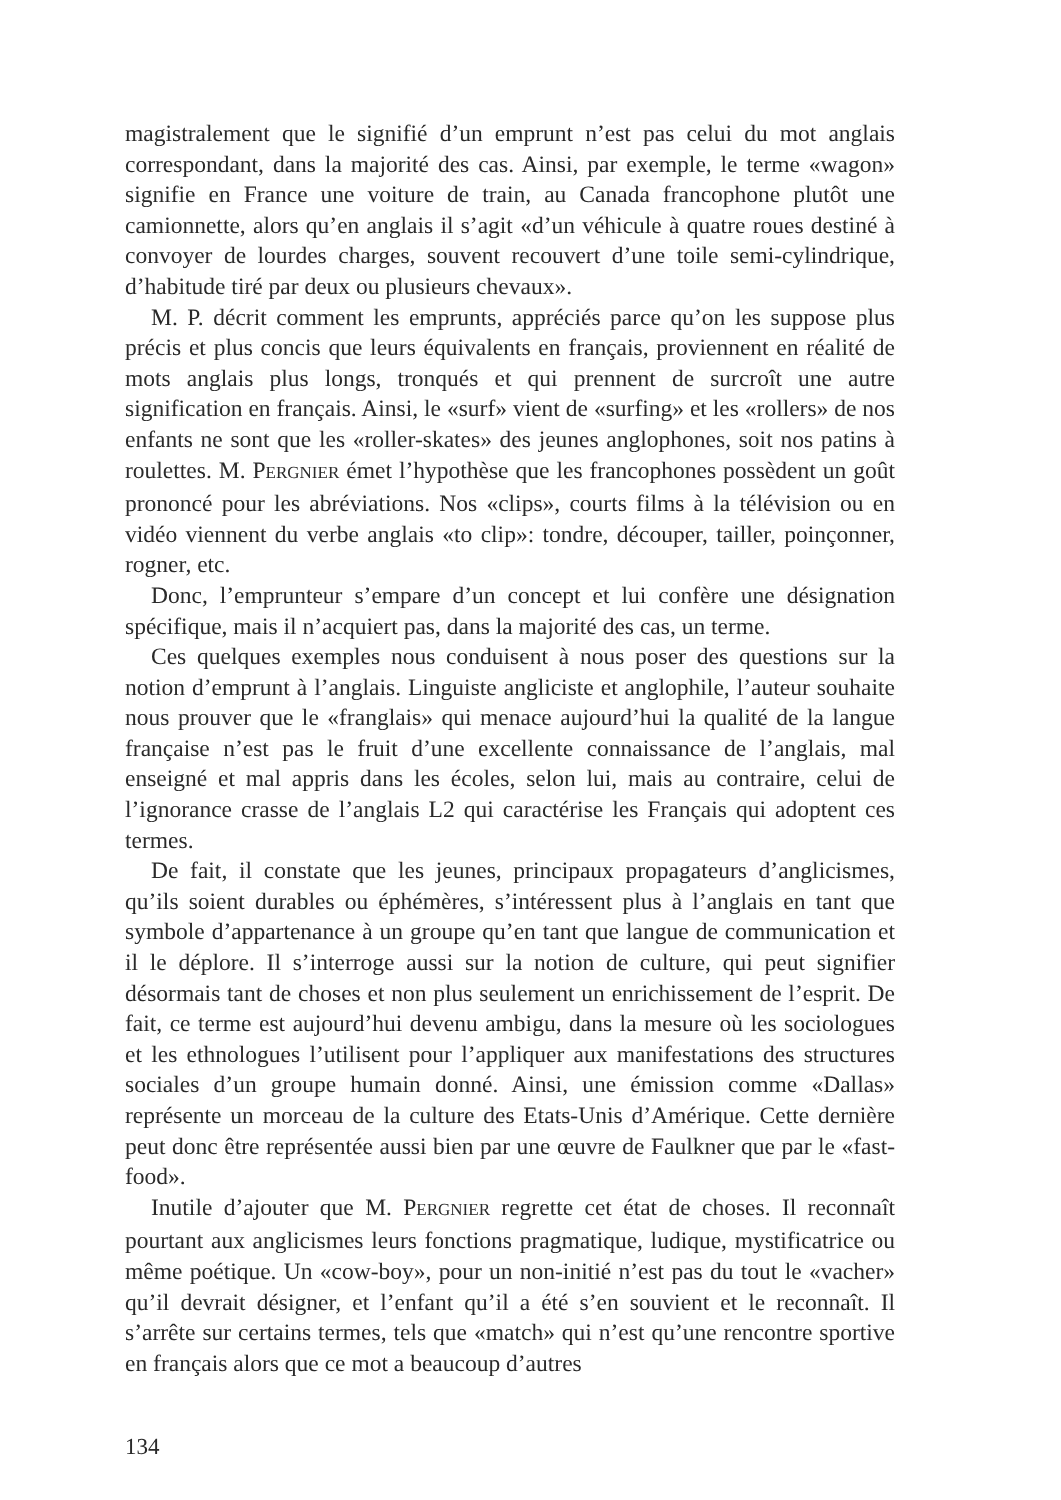magistralement que le signifié d’un emprunt n’est pas celui du mot anglais correspondant, dans la majorité des cas. Ainsi, par exemple, le terme «wagon» signifie en France une voiture de train, au Canada francophone plutôt une camionnette, alors qu’en anglais il s’agit «d’un véhicule à quatre roues destiné à convoyer de lourdes charges, souvent recouvert d’une toile semi-cylindrique, d’habitude tiré par deux ou plusieurs chevaux».
M. P. décrit comment les emprunts, appréciés parce qu’on les suppose plus précis et plus concis que leurs équivalents en français, proviennent en réalité de mots anglais plus longs, tronqués et qui prennent de surcroît une autre signification en français. Ainsi, le «surf» vient de «surfing» et les «rollers» de nos enfants ne sont que les «roller-skates» des jeunes anglophones, soit nos patins à roulettes. M. PERGNIER émet l’hypothèse que les francophones possèdent un goût prononcé pour les abréviations. Nos «clips», courts films à la télévision ou en vidéo viennent du verbe anglais «to clip»: tondre, découper, tailler, poinçonner, rogner, etc.
Donc, l’emprunteur s’empare d’un concept et lui confère une désignation spécifique, mais il n’acquiert pas, dans la majorité des cas, un terme.
Ces quelques exemples nous conduisent à nous poser des questions sur la notion d’emprunt à l’anglais. Linguiste angliciste et anglophile, l’auteur souhaite nous prouver que le «franglais» qui menace aujourd’hui la qualité de la langue française n’est pas le fruit d’une excellente connaissance de l’anglais, mal enseigné et mal appris dans les écoles, selon lui, mais au contraire, celui de l’ignorance crasse de l’anglais L2 qui caractérise les Français qui adoptent ces termes.
De fait, il constate que les jeunes, principaux propagateurs d’anglicismes, qu’ils soient durables ou éphémères, s’intéressent plus à l’anglais en tant que symbole d’appartenance à un groupe qu’en tant que langue de communication et il le déplore. Il s’interroge aussi sur la notion de culture, qui peut signifier désormais tant de choses et non plus seulement un enrichissement de l’esprit. De fait, ce terme est aujourd’hui devenu ambigu, dans la mesure où les sociologues et les ethnologues l’utilisent pour l’appliquer aux manifestations des structures sociales d’un groupe humain donné. Ainsi, une émission comme «Dallas» représente un morceau de la culture des Etats-Unis d’Amérique. Cette dernière peut donc être représentée aussi bien par une œuvre de Faulkner que par le «fast-food».
Inutile d’ajouter que M. PERGNIER regrette cet état de choses. Il reconnaît pourtant aux anglicismes leurs fonctions pragmatique, ludique, mystificatrice ou même poétique. Un «cow-boy», pour un non-initié n’est pas du tout le «vacher» qu’il devrait désigner, et l’enfant qu’il a été s’en souvient et le reconnaît. Il s’arrête sur certains termes, tels que «match» qui n’est qu’une rencontre sportive en français alors que ce mot a beaucoup d’autres
134